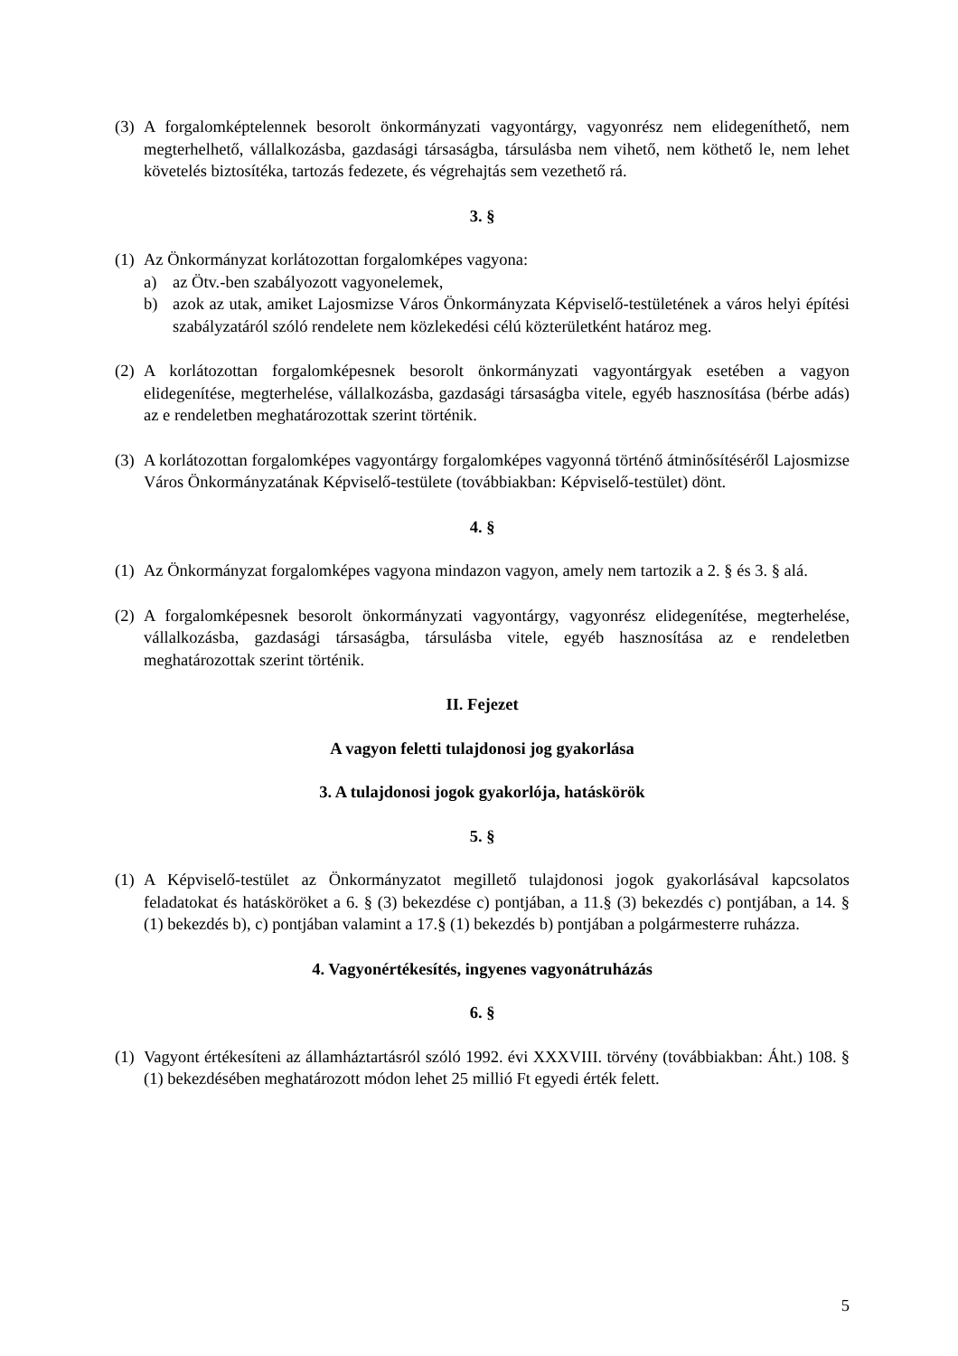(3) A forgalomképtelennek besorolt önkormányzati vagyontárgy, vagyonrész nem elidegeníthető, nem megterhelhető, vállalkozásba, gazdasági társaságba, társulásba nem vihető, nem köthető le, nem lehet követelés biztosítéka, tartozás fedezete, és végrehajtás sem vezethető rá.
3. §
(1)
Az Önkormányzat korlátozottan forgalomképes vagyona:
a) az Ötv.-ben szabályozott vagyonelemek,
b) azok az utak, amiket Lajosmizse Város Önkormányzata Képviselő-testületének a város helyi építési szabályzatáról szóló rendelete nem közlekedési célú közterületként határoz meg.
(2) A korlátozottan forgalomképesnek besorolt önkormányzati vagyontárgyak esetében a vagyon elidegenítése, megterhelése, vállalkozásba, gazdasági társaságba vitele, egyéb hasznosítása (bérbe adás) az e rendeletben meghatározottak szerint történik.
(3) A korlátozottan forgalomképes vagyontárgy forgalomképes vagyonná történő átminősítéséről Lajosmizse Város Önkormányzatának Képviselő-testülete (továbbiakban: Képviselő-testület) dönt.
4. §
(1) Az Önkormányzat forgalomképes vagyona mindazon vagyon, amely nem tartozik a 2. § és 3. § alá.
(2) A forgalomképesnek besorolt önkormányzati vagyontárgy, vagyonrész elidegenítése, megterhelése, vállalkozásba, gazdasági társaságba, társulásba vitele, egyéb hasznosítása az e rendeletben meghatározottak szerint történik.
II. Fejezet
A vagyon feletti tulajdonosi jog gyakorlása
3. A tulajdonosi jogok gyakorlója, hatáskörök
5. §
(1) A Képviselő-testület az Önkormányzatot megillető tulajdonosi jogok gyakorlásával kapcsolatos feladatokat és hatásköröket a 6. § (3) bekezdése c) pontjában, a 11.§ (3) bekezdés c) pontjában, a 14. § (1) bekezdés b), c) pontjában valamint a 17.§ (1) bekezdés b) pontjában a polgármesterre ruházza.
4. Vagyonértékesítés, ingyenes vagyonátruházás
6. §
(1) Vagyont értékesíteni az államháztartásról szóló 1992. évi XXXVIII. törvény (továbbiakban: Áht.) 108. § (1) bekezdésében meghatározott módon lehet 25 millió Ft egyedi érték felett.
5